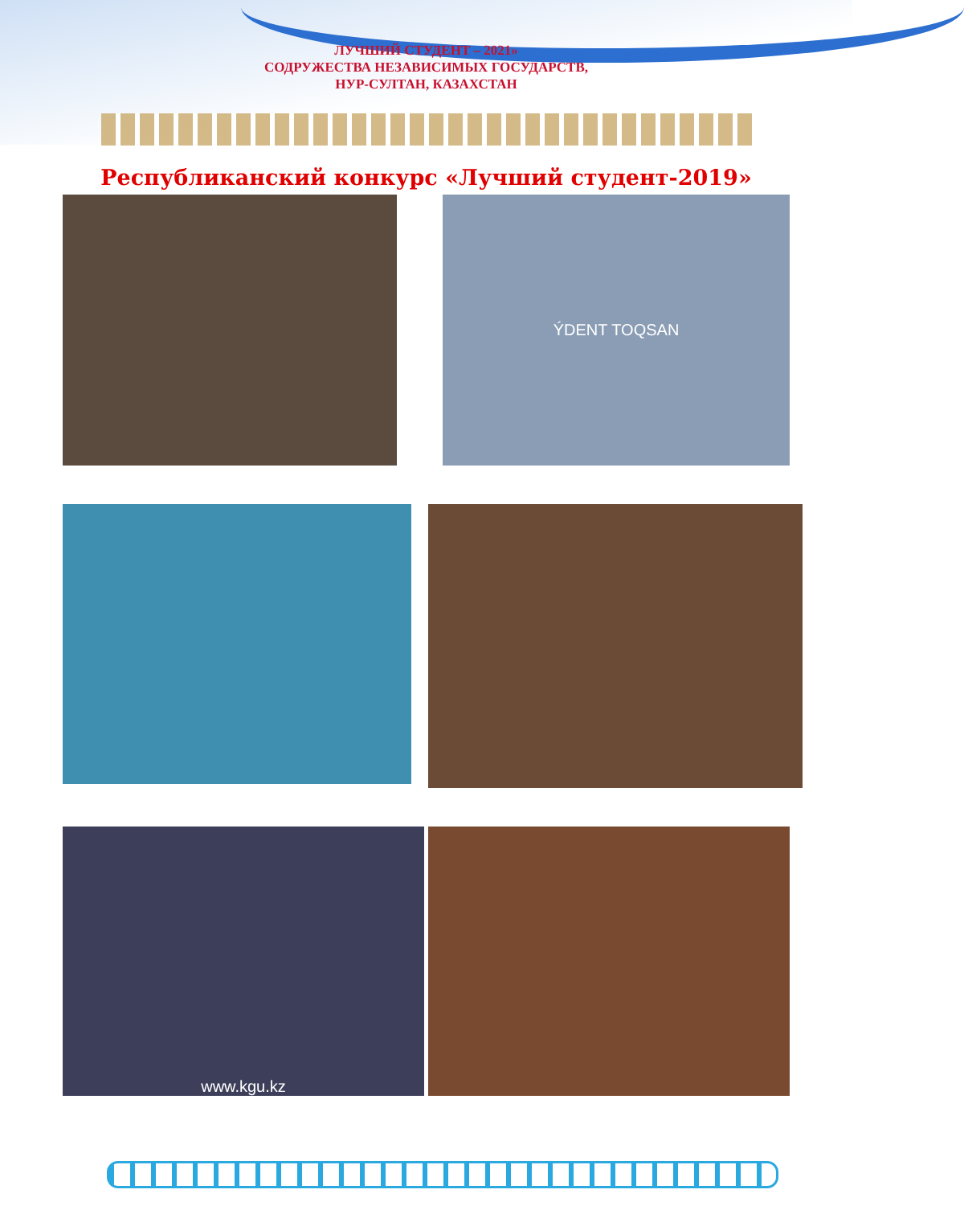ЛУЧШИЙ СТУДЕНТ – 2021»
СОДРУЖЕСТВА НЕЗАВИСИМЫХ ГОСУДАРСТВ,
НУР-СУЛТАН, КАЗАХСТАН
Республиканский конкурс «Лучший студент-2019»
ÝDENT TOQSAN
www.kgu.kz